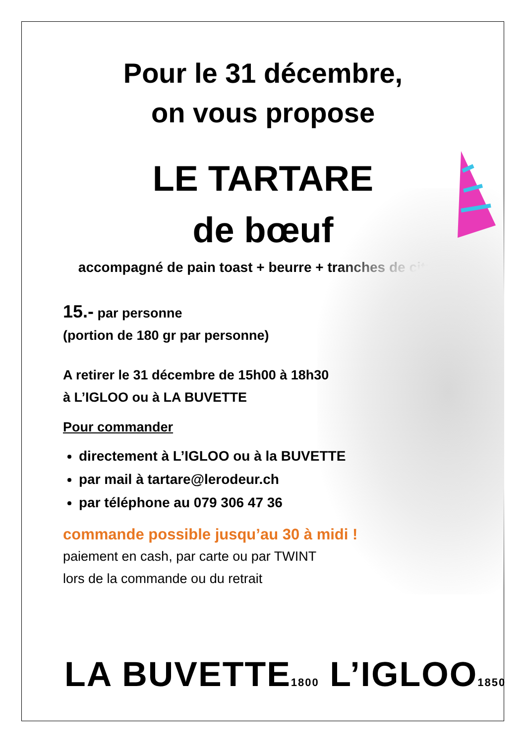Pour le 31 décembre,
on vous propose
LE TARTARE
de bœuf
accompagné de pain toast + beurre + tranches de citron
15.- par personne
(portion de 180 gr par personne)
A retirer le 31 décembre de 15h00 à 18h30
à L’IGLOO ou à LA BUVETTE
Pour commander
directement à L’IGLOO ou à la BUVETTE
par mail à tartare@lerodeur.ch
par téléphone au 079 306 47 36
commande possible jusqu’au 30 à midi !
paiement en cash, par carte ou par TWINT
lors de la commande ou du retrait
LA BUVETTE1800 L’IGLOO1850